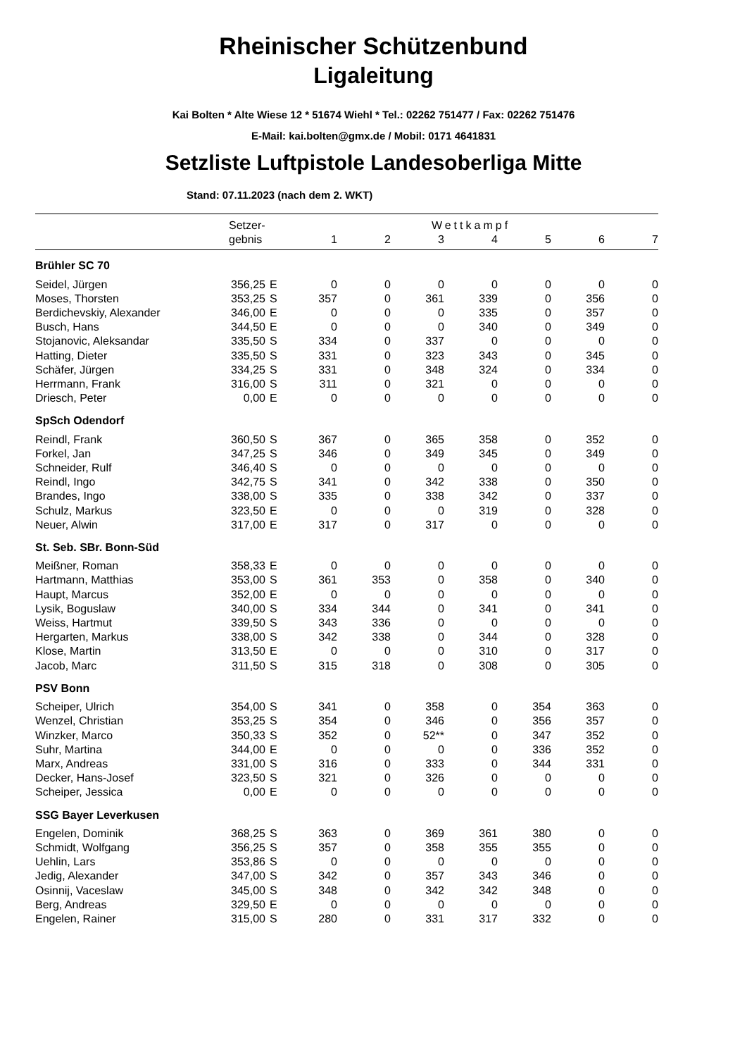Rheinischer Schützenbund
Ligaleitung
Kai Bolten * Alte Wiese 12 * 51674 Wiehl * Tel.: 02262 751477 / Fax: 02262 751476
E-Mail: kai.bolten@gmx.de / Mobil: 0171 4641831
Setzliste Luftpistole Landesoberliga Mitte
Stand: 07.11.2023 (nach dem 2. WKT)
| | Setzer- | | Wettkampf | | | | | | |
| --- | --- | --- | --- | --- | --- | --- | --- | --- | --- |
| | gebnis | | 1 | 2 | 3 | 4 | 5 | 6 | 7 |
| Brühler SC 70 | | | | | | | | | |
| Seidel, Jürgen | 356,25 | E | 0 | 0 | 0 | 0 | 0 | 0 | 0 |
| Moses, Thorsten | 353,25 | S | 357 | 0 | 361 | 339 | 0 | 356 | 0 |
| Berdichevskiy, Alexander | 346,00 | E | 0 | 0 | 0 | 335 | 0 | 357 | 0 |
| Busch, Hans | 344,50 | E | 0 | 0 | 0 | 340 | 0 | 349 | 0 |
| Stojanovic, Aleksandar | 335,50 | S | 334 | 0 | 337 | 0 | 0 | 0 | 0 |
| Hatting, Dieter | 335,50 | S | 331 | 0 | 323 | 343 | 0 | 345 | 0 |
| Schäfer, Jürgen | 334,25 | S | 331 | 0 | 348 | 324 | 0 | 334 | 0 |
| Herrmann, Frank | 316,00 | S | 311 | 0 | 321 | 0 | 0 | 0 | 0 |
| Driesch, Peter | 0,00 | E | 0 | 0 | 0 | 0 | 0 | 0 | 0 |
| SpSch Odendorf | | | | | | | | | |
| Reindl, Frank | 360,50 | S | 367 | 0 | 365 | 358 | 0 | 352 | 0 |
| Forkel, Jan | 347,25 | S | 346 | 0 | 349 | 345 | 0 | 349 | 0 |
| Schneider, Rulf | 346,40 | S | 0 | 0 | 0 | 0 | 0 | 0 | 0 |
| Reindl, Ingo | 342,75 | S | 341 | 0 | 342 | 338 | 0 | 350 | 0 |
| Brandes, Ingo | 338,00 | S | 335 | 0 | 338 | 342 | 0 | 337 | 0 |
| Schulz, Markus | 323,50 | E | 0 | 0 | 0 | 319 | 0 | 328 | 0 |
| Neuer, Alwin | 317,00 | E | 317 | 0 | 317 | 0 | 0 | 0 | 0 |
| St. Seb. SBr. Bonn-Süd | | | | | | | | | |
| Meißner, Roman | 358,33 | E | 0 | 0 | 0 | 0 | 0 | 0 | 0 |
| Hartmann, Matthias | 353,00 | S | 361 | 353 | 0 | 358 | 0 | 340 | 0 |
| Haupt, Marcus | 352,00 | E | 0 | 0 | 0 | 0 | 0 | 0 | 0 |
| Lysik, Boguslaw | 340,00 | S | 334 | 344 | 0 | 341 | 0 | 341 | 0 |
| Weiss, Hartmut | 339,50 | S | 343 | 336 | 0 | 0 | 0 | 0 | 0 |
| Hergarten, Markus | 338,00 | S | 342 | 338 | 0 | 344 | 0 | 328 | 0 |
| Klose, Martin | 313,50 | E | 0 | 0 | 0 | 310 | 0 | 317 | 0 |
| Jacob, Marc | 311,50 | S | 315 | 318 | 0 | 308 | 0 | 305 | 0 |
| PSV Bonn | | | | | | | | | |
| Scheiper, Ulrich | 354,00 | S | 341 | 0 | 358 | 0 | 354 | 363 | 0 |
| Wenzel, Christian | 353,25 | S | 354 | 0 | 346 | 0 | 356 | 357 | 0 |
| Winzker, Marco | 350,33 | S | 352 | 0 | 52** | 0 | 347 | 352 | 0 |
| Suhr, Martina | 344,00 | E | 0 | 0 | 0 | 0 | 336 | 352 | 0 |
| Marx, Andreas | 331,00 | S | 316 | 0 | 333 | 0 | 344 | 331 | 0 |
| Decker, Hans-Josef | 323,50 | S | 321 | 0 | 326 | 0 | 0 | 0 | 0 |
| Scheiper, Jessica | 0,00 | E | 0 | 0 | 0 | 0 | 0 | 0 | 0 |
| SSG Bayer Leverkusen | | | | | | | | | |
| Engelen, Dominik | 368,25 | S | 363 | 0 | 369 | 361 | 380 | 0 | 0 |
| Schmidt, Wolfgang | 356,25 | S | 357 | 0 | 358 | 355 | 355 | 0 | 0 |
| Uehlin, Lars | 353,86 | S | 0 | 0 | 0 | 0 | 0 | 0 | 0 |
| Jedig, Alexander | 347,00 | S | 342 | 0 | 357 | 343 | 346 | 0 | 0 |
| Osinnij, Vaceslaw | 345,00 | S | 348 | 0 | 342 | 342 | 348 | 0 | 0 |
| Berg, Andreas | 329,50 | E | 0 | 0 | 0 | 0 | 0 | 0 | 0 |
| Engelen, Rainer | 315,00 | S | 280 | 0 | 331 | 317 | 332 | 0 | 0 |